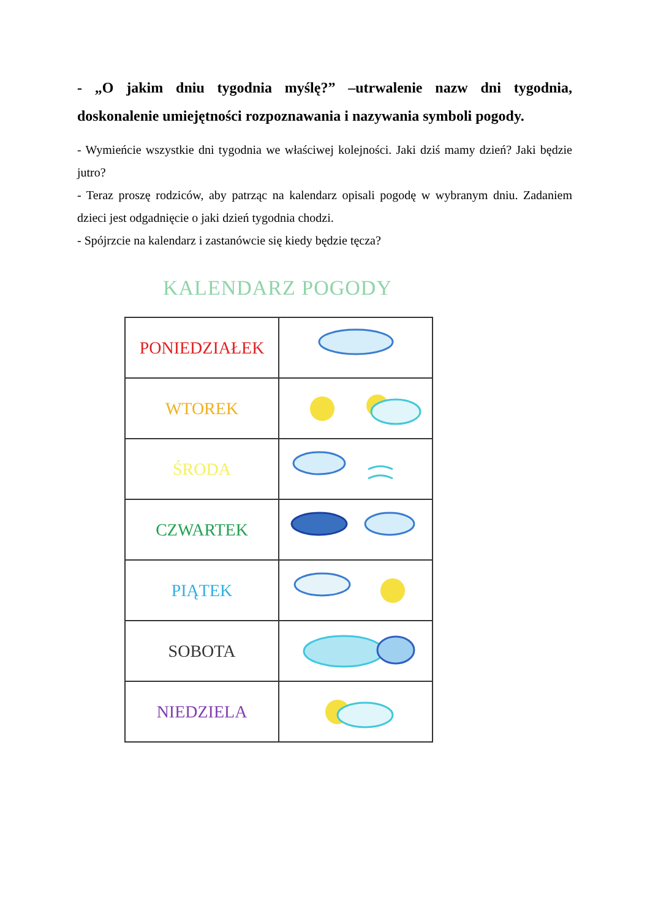- „O jakim dniu tygodnia myślę?” –utrwalenie nazw dni tygodnia, doskonalenie umiejętności rozpoznawania i nazywania symboli pogody.
- Wymieńcie wszystkie dni tygodnia we właściwej kolejności. Jaki dziś mamy dzień? Jaki będzie jutro?
- Teraz proszę rodziców, aby patrząc na kalendarz opisali pogodę w wybranym dniu. Zadaniem dzieci jest odgadnięcie o jaki dzień tygodnia chodzi.
- Spójrzcie na kalendarz i zastanówcie się kiedy będzie tęcza?
KALENDARZ POGODY
| PONIEDZIAŁEK | |
| WTOREK | |
| ŚRODA | |
| CZWARTEK | |
| PIĄTEK | |
| SOBOTA | |
| NIEDZIELA | |